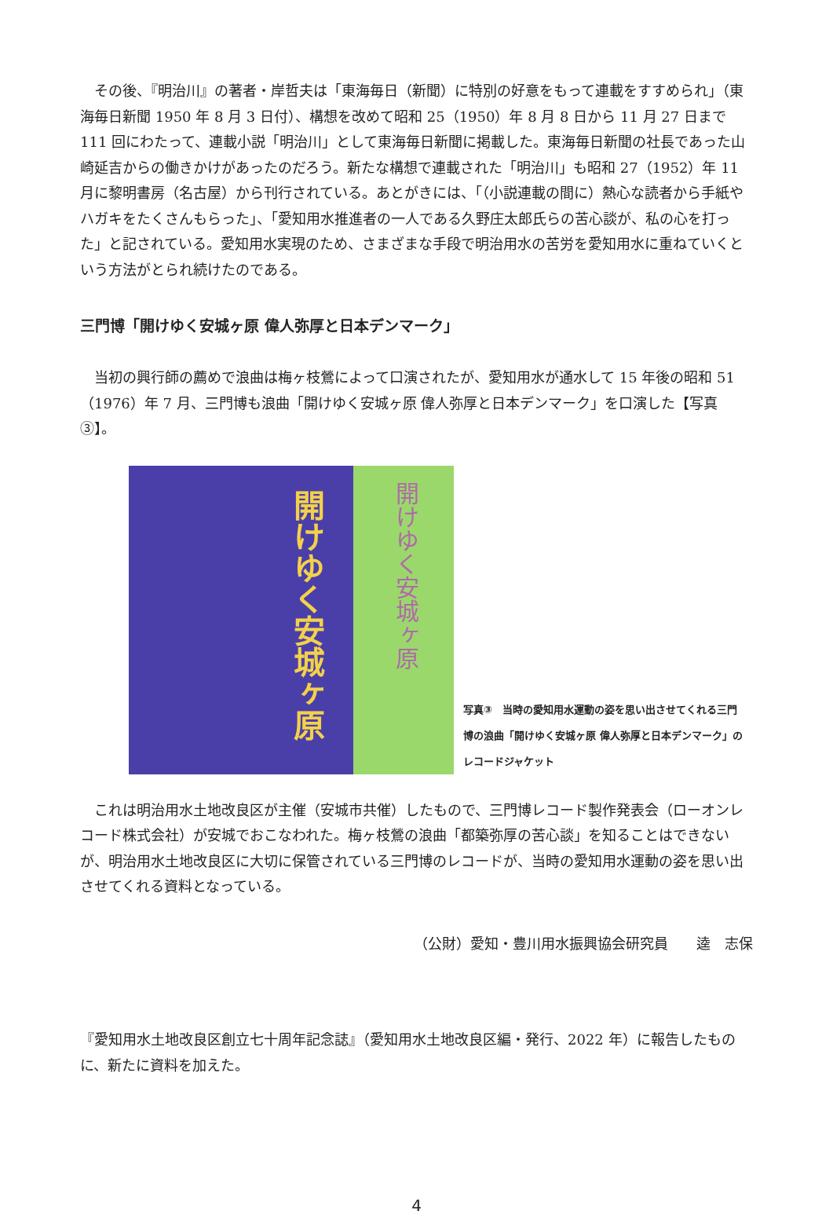その後、『明治川』の著者・岸哲夫は「東海毎日（新聞）に特別の好意をもって連載をすすめられ」（東海毎日新聞 1950 年 8 月 3 日付）、構想を改めて昭和 25（1950）年 8 月 8 日から 11 月 27 日まで 111 回にわたって、連載小説「明治川」として東海毎日新聞に掲載した。東海毎日新聞の社長であった山崎延吉からの働きかけがあったのだろう。新たな構想で連載された「明治川」も昭和 27（1952）年 11 月に黎明書房（名古屋）から刊行されている。あとがきには、「（小説連載の間に）熱心な読者から手紙やハガキをたくさんもらった」、「愛知用水推進者の一人である久野庄太郎氏らの苦心談が、私の心を打った」と記されている。愛知用水実現のため、さまざまな手段で明治用水の苦労を愛知用水に重ねていくという方法がとられ続けたのである。
三門博「開けゆく安城ヶ原 偉人弥厚と日本デンマーク」
　当初の興行師の薦めで浪曲は梅ヶ枝鶯によって口演されたが、愛知用水が通水して 15 年後の昭和 51（1976）年 7 月、三門博も浪曲「開けゆく安城ヶ原 偉人弥厚と日本デンマーク」を口演した【写真③】。
開けゆく安城ヶ原
開けゆく安城ヶ原
写真③　当時の愛知用水運動の姿を思い出させてくれる三門博の浪曲「開けゆく安城ヶ原 偉人弥厚と日本デンマーク」のレコードジャケット
　これは明治用水土地改良区が主催（安城市共催）したもので、三門博レコード製作発表会（ローオンレコード株式会社）が安城でおこなわれた。梅ヶ枝鶯の浪曲「都築弥厚の苦心談」を知ることはできないが、明治用水土地改良区に大切に保管されている三門博のレコードが、当時の愛知用水運動の姿を思い出させてくれる資料となっている。
（公財）愛知・豊川用水振興協会研究員　　逵　志保
『愛知用水土地改良区創立七十周年記念誌』（愛知用水土地改良区編・発行、2022 年）に報告したものに、新たに資料を加えた。
4